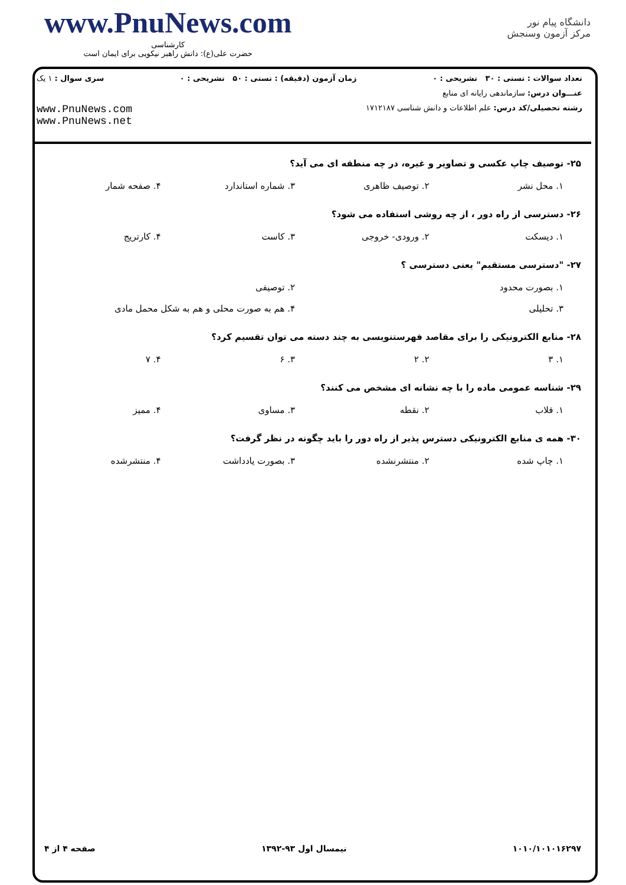www.PnuNews.com
کارشناسی
حضرت علی(ع): دانش راهبر نیکویی برای ایمان است
دانشگاه پیام نور
مرکز آزمون وسنجش
تعداد سوالات : تستی : ۳۰ تشریحی : ۰ زمان آزمون (دقیقه) : تستی : ۵۰ تشریحی : ۰ سری سوال : ۱ یک
عنـــوان درس: سازماندهی رایانه ای منابع
رشته تحصیلی/کد درس: علم اطلاعات و دانش شناسی ۱۷۱۲۱۸۷
www.PnuNews.com
www.PnuNews.net
۲۵- توصیف چاپ عکسی و تصاویر و غیره، در چه منطقه ای می آید؟
۱. محل نشر ۲. توصیف ظاهری ۳. شماره استاندارد ۴. صفحه شمار
۲۶- دسترسی از راه دور ، از چه روشی استفاده می شود؟
۱. دیسکت ۲. ورودی- خروجی ۳. کاست ۴. کارتریج
۲۷- "دسترسی مستقیم" یعنی دسترسی ؟
۱. بصورت محدود ۲. توصیفی
۳. تحلیلی ۴. هم به صورت محلی و هم به شکل محمل مادی
۲۸- منابع الکترونیکی را برای مقاصد فهرستنویسی به چند دسته می توان تقسیم کرد؟
۱. ۳ ۲. ۲ ۳. ۶ ۴. ۷
۲۹- شناسه عمومی ماده را با چه نشانه ای مشخص می کنند؟
۱. قلاب ۲. نقطه ۳. مساوی ۴. ممیز
۳۰- همه ی منابع الکترونیکی دسترس پذیر از راه دور را باید چگونه در نظر گرفت؟
۱. چاپ شده ۲. منتشرنشده ۳. بصورت یادداشت ۴. منتشرشده
۱۰۱۰/۱۰۱۰۱۶۲۹۷ نیمسال اول ۹۳-۱۳۹۲ صفحه ۴ از ۴